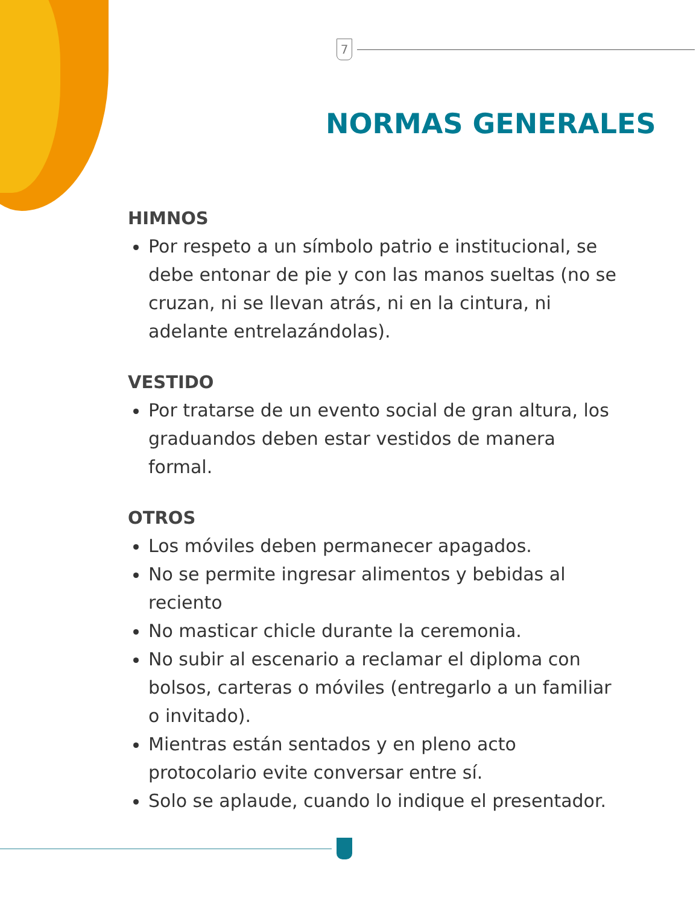7
NORMAS GENERALES
HIMNOS
Por respeto a un símbolo patrio e institucional, se debe entonar de pie y con las manos sueltas (no se cruzan, ni se llevan atrás, ni en la cintura, ni adelante entrelazándolas).
VESTIDO
Por tratarse de un evento social de gran altura, los graduandos deben estar vestidos de manera formal.
OTROS
Los móviles deben permanecer apagados.
No se permite ingresar alimentos y bebidas al reciento
No masticar chicle durante la ceremonia.
No subir al escenario a reclamar el diploma con bolsos, carteras o móviles (entregarlo a un familiar o invitado).
Mientras están sentados y en pleno acto protocolario evite conversar entre sí.
Solo se aplaude, cuando lo indique el presentador.